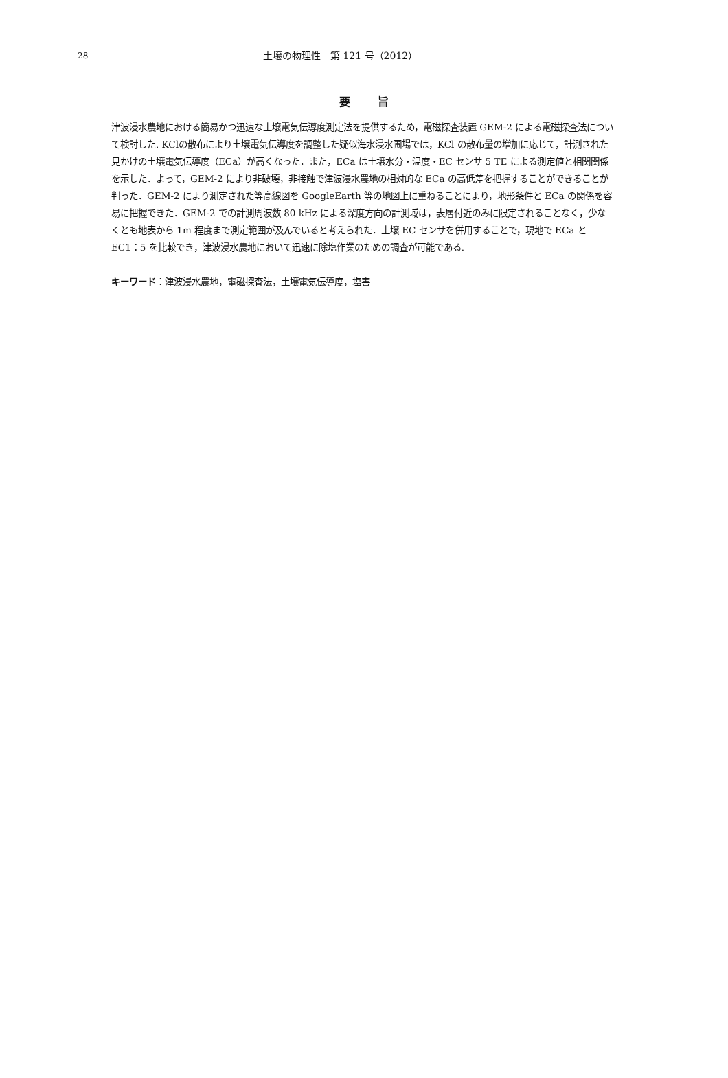28 土壌の物理性　第 121 号（2012）
要旨
津波浸水農地における簡易かつ迅速な土壌電気伝導度測定法を提供するため，電磁探査装置 GEM-2 による電磁探査法について検討した. KClの散布により土壌電気伝導度を調整した疑似海水浸水圃場では，KCl の散布量の増加に応じて，計測された見かけの土壌電気伝導度（ECa）が高くなった．また，ECa は土壌水分・温度・EC センサ 5 TE による測定値と相関関係を示した．よって，GEM-2 により非破壊，非接触で津波浸水農地の相対的な ECa の高低差を把握することができることが判った．GEM-2 により測定された等高線図を GoogleEarth 等の地図上に重ねることにより，地形条件と ECa の関係を容易に把握できた．GEM-2 での計測周波数 80 kHz による深度方向の計測域は，表層付近のみに限定されることなく，少なくとも地表から 1m 程度まで測定範囲が及んでいると考えられた．土壌 EC センサを併用することで，現地で ECa と EC1：5 を比較でき，津波浸水農地において迅速に除塩作業のための調査が可能である.
キーワード：津波浸水農地，電磁探査法，土壌電気伝導度，塩害